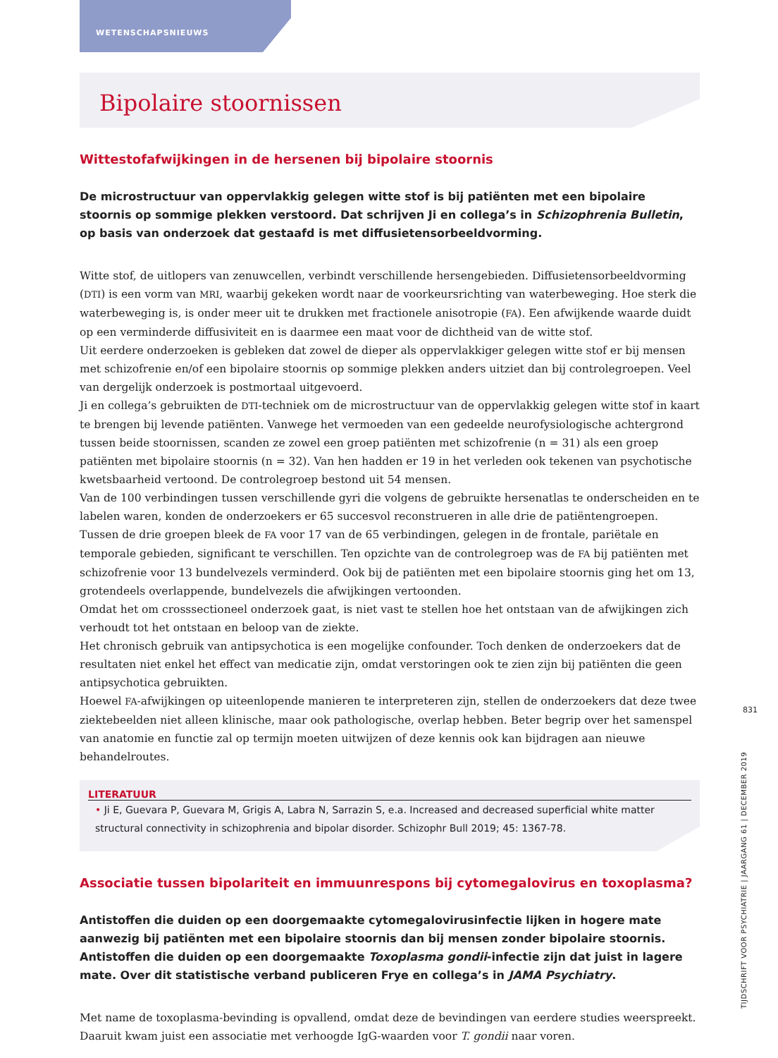WETENSCHAPSNIEUWS
Bipolaire stoornissen
Wittestofafwijkingen in de hersenen bij bipolaire stoornis
De microstructuur van oppervlakkig gelegen witte stof is bij patiënten met een bipolaire stoornis op sommige plekken verstoord. Dat schrijven Ji en collega’s in Schizophrenia Bulletin, op basis van onderzoek dat gestaafd is met diffusietensorbeeldvorming.
Witte stof, de uitlopers van zenuwcellen, verbindt verschillende hersengebieden. Diffusietensorbeeldvorming (DTI) is een vorm van MRI, waarbij gekeken wordt naar de voorkeursrichting van waterbeweging. Hoe sterk die waterbeweging is, is onder meer uit te drukken met fractionele anisotropie (FA). Een afwijkende waarde duidt op een verminderde diffusiviteit en is daarmee een maat voor de dichtheid van de witte stof.
Uit eerdere onderzoeken is gebleken dat zowel de dieper als oppervlakkiger gelegen witte stof er bij mensen met schizofrenie en/of een bipolaire stoornis op sommige plekken anders uitziet dan bij controlegroepen. Veel van dergelijk onderzoek is postmortaal uitgevoerd.
Ji en collega’s gebruikten de DTI-techniek om de microstructuur van de oppervlakkig gelegen witte stof in kaart te brengen bij levende patiënten. Vanwege het vermoeden van een gedeelde neurofysiologische achtergrond tussen beide stoornissen, scanden ze zowel een groep patiënten met schizofrenie (n = 31) als een groep patiënten met bipolaire stoornis (n = 32). Van hen hadden er 19 in het verleden ook tekenen van psychotische kwetsbaarheid vertoond. De controlegroep bestond uit 54 mensen.
Van de 100 verbindingen tussen verschillende gyri die volgens de gebruikte hersenatlas te onderscheiden en te labelen waren, konden de onderzoekers er 65 succesvol reconstrueren in alle drie de patiëntengroepen.
Tussen de drie groepen bleek de FA voor 17 van de 65 verbindingen, gelegen in de frontale, pariëtale en temporale gebieden, significant te verschillen. Ten opzichte van de controlegroep was de FA bij patiënten met schizofrenie voor 13 bundelvezels verminderd. Ook bij de patiënten met een bipolaire stoornis ging het om 13, grotendeels overlappende, bundelvezels die afwijkingen vertoonden.
Omdat het om crosssectioneel onderzoek gaat, is niet vast te stellen hoe het ontstaan van de afwijkingen zich verhoudt tot het ontstaan en beloop van de ziekte.
Het chronisch gebruik van antipsychotica is een mogelijke confounder. Toch denken de onderzoekers dat de resultaten niet enkel het effect van medicatie zijn, omdat verstoringen ook te zien zijn bij patiënten die geen antipsychotica gebruikten.
Hoewel FA-afwijkingen op uiteenlopende manieren te interpreteren zijn, stellen de onderzoekers dat deze twee ziektebeelden niet alleen klinische, maar ook pathologische, overlap hebben. Beter begrip over het samenspel van anatomie en functie zal op termijn moeten uitwijzen of deze kennis ook kan bijdragen aan nieuwe behandelroutes.
LITERATUUR
• Ji E, Guevara P, Guevara M, Grigis A, Labra N, Sarrazin S, e.a. Increased and decreased superficial white matter structural connectivity in schizophrenia and bipolar disorder. Schizophr Bull 2019; 45: 1367-78.
Associatie tussen bipolariteit en immuunrespons bij cytomegalovirus en toxoplasma?
Antistoffen die duiden op een doorgemaakte cytomegalovirusinfectie lijken in hogere mate aanwezig bij patiënten met een bipolaire stoornis dan bij mensen zonder bipolaire stoornis. Antistoffen die duiden op een doorgemaakte Toxoplasma gondii-infectie zijn dat juist in lagere mate. Over dit statistische verband publiceren Frye en collega’s in JAMA Psychiatry.
Met name de toxoplasma-bevinding is opvallend, omdat deze de bevindingen van eerdere studies weerspreekt. Daaruit kwam juist een associatie met verhoogde IgG-waarden voor T. gondii naar voren.
831
TIJDSCHRIFT VOOR PSYCHIATRIE | JAARGANG 61 | DECEMBER 2019